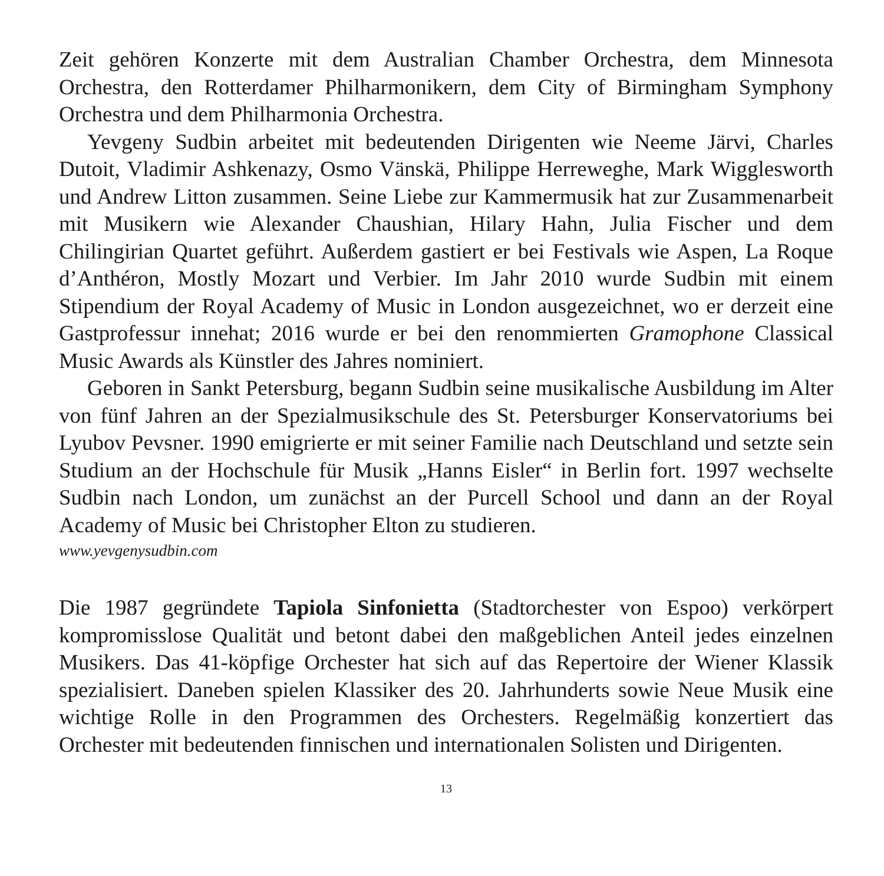Zeit gehören Konzerte mit dem Australian Chamber Orchestra, dem Minnesota Orchestra, den Rotterdamer Philharmonikern, dem City of Birmingham Symphony Orchestra und dem Philharmonia Orchestra.
Yevgeny Sudbin arbeitet mit bedeutenden Dirigenten wie Neeme Järvi, Charles Dutoit, Vladimir Ashkenazy, Osmo Vänskä, Philippe Herreweghe, Mark Wigglesworth und Andrew Litton zusammen. Seine Liebe zur Kammermusik hat zur Zusammenarbeit mit Musikern wie Alexander Chaushian, Hilary Hahn, Julia Fischer und dem Chilingirian Quartet geführt. Außerdem gastiert er bei Festivals wie Aspen, La Roque d’Anthéron, Mostly Mozart und Verbier. Im Jahr 2010 wurde Sudbin mit einem Stipendium der Royal Academy of Music in London ausgezeichnet, wo er derzeit eine Gastprofessur innehat; 2016 wurde er bei den renommierten Gramophone Classical Music Awards als Künstler des Jahres nominiert.
Geboren in Sankt Petersburg, begann Sudbin seine musikalische Ausbildung im Alter von fünf Jahren an der Spezialmusikschule des St. Petersburger Konservatoriums bei Lyubov Pevsner. 1990 emigrierte er mit seiner Familie nach Deutschland und setzte sein Studium an der Hochschule für Musik „Hanns Eisler“ in Berlin fort. 1997 wechselte Sudbin nach London, um zunächst an der Purcell School und dann an der Royal Academy of Music bei Christopher Elton zu studieren.
www.yevgenysudbin.com
Die 1987 gegründete Tapiola Sinfonietta (Stadtorchester von Espoo) verkörpert kompromisslose Qualität und betont dabei den maßgeblichen Anteil jedes einzelnen Musikers. Das 41-köpfige Orchester hat sich auf das Repertoire der Wiener Klassik spezialisiert. Daneben spielen Klassiker des 20. Jahrhunderts sowie Neue Musik eine wichtige Rolle in den Programmen des Orchesters. Regelmäßig konzertiert das Orchester mit bedeutenden finnischen und internationalen Solisten und Dirigenten.
13